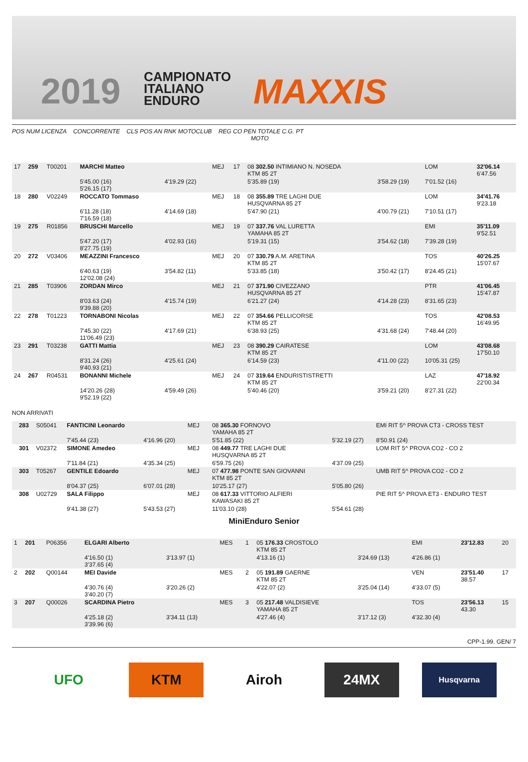2019
CAMPIONATO
ITALIANO
ENDURO
MAXXIS
POS NUM LICENZA CONCORRENTE CLS POS AN RNK MOTOCLUB REG CO PEN TOTALE C.G. PT
MOTO
| 17 | 259 | T00201 | MARCHI Matteo | | MEJ | 17 | 08 302.50 INTIMIANO N. NOSEDA KTM 85 2T | | LOM | 32'06.14 6'47.56 | |
| | | | 5'45.00 (16) 5'26.15 (17) | 4'19.29 (22) | | | 5'35.89 (19) | 3'58.29 (19) | 7'01.52 (16) | | |
| 18 | 280 | V02249 | ROCCATO Tommaso | | MEJ | 18 | 08 355.89 TRE LAGHI DUE HUSQVARNA 85 2T | | LOM | 34'41.76 9'23.18 | |
| | | | 6'11.28 (18) 7'16.59 (18) | 4'14.69 (18) | | | 5'47.90 (21) | 4'00.79 (21) | 7'10.51 (17) | | |
| 19 | 275 | R01856 | BRUSCHI Marcello | | MEJ | 19 | 07 337.76 VAL LURETTA YAMAHA 85 2T | | EMI | 35'11.09 9'52.51 | |
| | | | 5'47.20 (17) 8'27.75 (19) | 4'02.93 (16) | | | 5'19.31 (15) | 3'54.62 (18) | 7'39.28 (19) | | |
| 20 | 272 | V03406 | MEAZZINI Francesco | | MEJ | 20 | 07 330.79 A.M. ARETINA KTM 85 2T | | TOS | 40'26.25 15'07.67 | |
| | | | 6'40.63 (19) 12'02.08 (24) | 3'54.82 (11) | | | 5'33.85 (18) | 3'50.42 (17) | 8'24.45 (21) | | |
| 21 | 285 | T03906 | ZORDAN Mirco | | MEJ | 21 | 07 371.90 CIVEZZANO HUSQVARNA 85 2T | | PTR | 41'06.45 15'47.87 | |
| | | | 8'03.63 (24) 9'39.88 (20) | 4'15.74 (19) | | | 6'21.27 (24) | 4'14.28 (23) | 8'31.65 (23) | | |
| 22 | 278 | T01223 | TORNABONI Nicolas | | MEJ | 22 | 07 354.66 PELLICORSE KTM 85 2T | | TOS | 42'08.53 16'49.95 | |
| | | | 7'45.30 (22) 11'06.49 (23) | 4'17.69 (21) | | | 6'38.93 (25) | 4'31.68 (24) | 7'48.44 (20) | | |
| 23 | 291 | T03238 | GATTI Mattia | | MEJ | 23 | 08 390.29 CAIRATESE KTM 85 2T | | LOM | 43'08.68 17'50.10 | |
| | | | 8'31.24 (26) 9'40.93 (21) | 4'25.61 (24) | | | 6'14.59 (23) | 4'11.00 (22) | 10'05.31 (25) | | |
| 24 | 267 | R04531 | BONANNI Michele | | MEJ | 24 | 07 319.64 ENDURISTISTRETTI KTM 85 2T | | LAZ | 47'18.92 22'00.34 | |
| | | | 14'20.26 (28) 9'52.19 (22) | 4'59.49 (26) | | | 5'40.46 (20) | 3'59.21 (20) | 8'27.31 (22) | | |
NON ARRIVATI
| | 283 | S05041 | FANTICINI Leonardo | | MEJ | | 08 365.30 FORNOVO YAMAHA 85 2T | | EMI RIT 5^ PROVA CT3 - CROSS TEST |
| | | | 7'45.44 (23) | 4'16.96 (20) | | | 5'51.85 (22) | 5'32.19 (27) | 8'50.91 (24) |
| | 301 | V02372 | SIMONE Amedeo | | MEJ | | 08 449.77 TRE LAGHI DUE HUSQVARNA 85 2T | | LOM RIT 5^ PROVA CO2 - CO 2 |
| | | | 7'11.84 (21) | 4'35.34 (25) | | | 6'59.75 (26) | 4'37.09 (25) | |
| | 303 | T05267 | GENTILE Edoardo | | MEJ | | 07 477.98 PONTE SAN GIOVANNI KTM 85 2T | | UMB RIT 5^ PROVA CO2 - CO 2 |
| | | | 8'04.37 (25) | 6'07.01 (28) | | | 10'25.17 (27) | 5'05.80 (26) | |
| | 308 | U02729 | SALA Filippo | | MEJ | | 08 617.33 VITTORIO ALFIERI KAWASAKI 85 2T | | PIE RIT 5^ PROVA ET3 - ENDURO TEST |
| | | | 9'41.38 (27) | 5'43.53 (27) | | | 11'03.10 (28) | 5'54.61 (28) | |
MiniEnduro Senior
| 1 | 201 | P06356 | ELGARI Alberto | | MES | 1 | 05 176.33 CROSTOLO KTM 85 2T | | EMI | 23'12.83 | 20 |
| | | | 4'16.50 (1) 3'37.65 (4) | 3'13.97 (1) | | | 4'13.16 (1) | 3'24.69 (13) | 4'26.86 (1) | | |
| 2 | 202 | Q00144 | MEI Davide | | MES | 2 | 05 191.89 GAERNE KTM 85 2T | | VEN | 23'51.40 38.57 | 17 |
| | | | 4'30.76 (4) 3'40.20 (7) | 3'20.26 (2) | | | 4'22.07 (2) | 3'25.04 (14) | 4'33.07 (5) | | |
| 3 | 207 | Q00026 | SCARDINA Pietro | | MES | 3 | 05 217.48 VALDISIEVE YAMAHA 85 2T | | TOS | 23'56.13 43.30 | 15 |
| | | | 4'25.18 (2) 3'39.96 (6) | 3'34.11 (13) | | | 4'27.46 (4) | 3'17.12 (3) | 4'32.30 (4) | | |
CPP-1.99. GEN/ 7
UFO KTM Airoh 24MX
Husqvarna